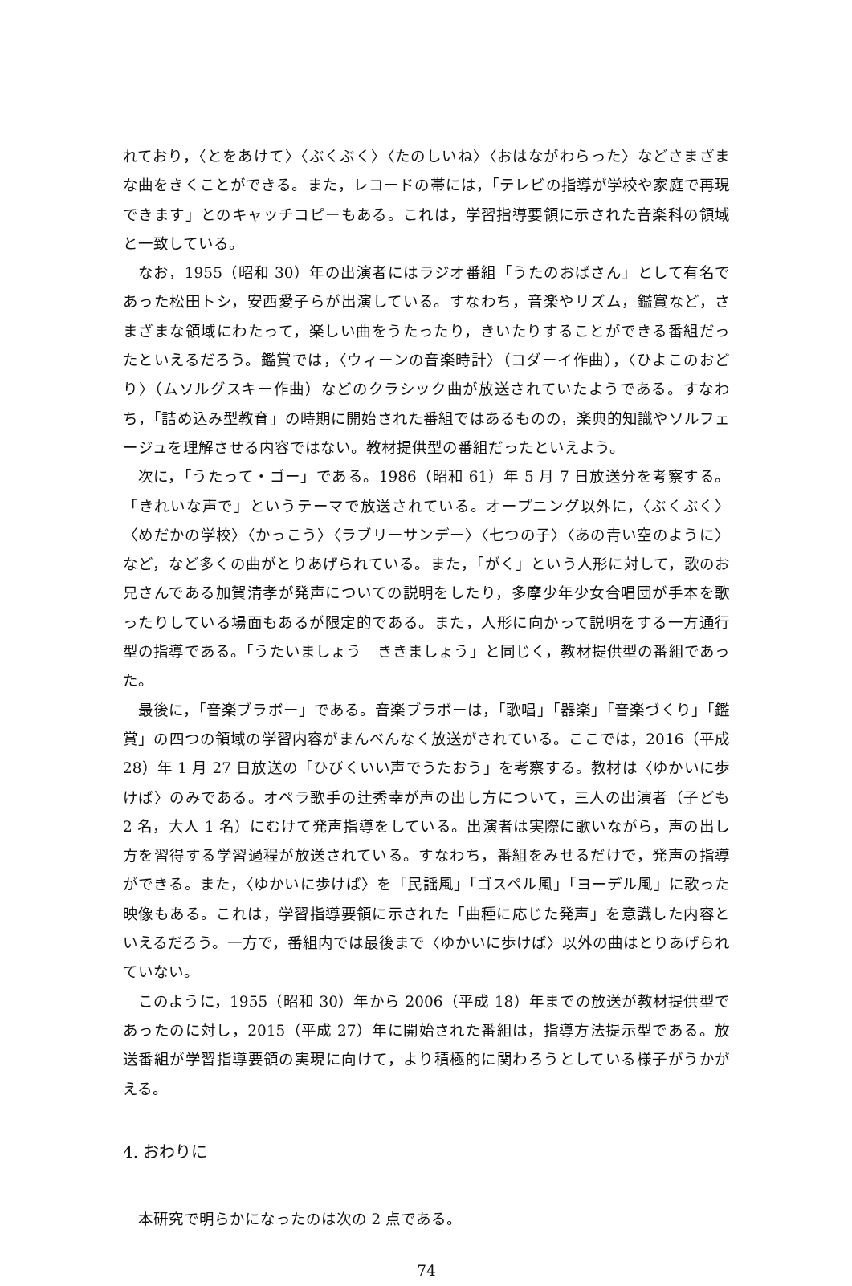れており，〈とをあけて〉〈ぶくぶく〉〈たのしいね〉〈おはながわらった〉などさまざまな曲をきくことができる。また，レコードの帯には，「テレビの指導が学校や家庭で再現できます」とのキャッチコピーもある。これは，学習指導要領に示された音楽科の領域と一致している。
なお，1955（昭和 30）年の出演者にはラジオ番組「うたのおばさん」として有名であった松田トシ，安西愛子らが出演している。すなわち，音楽やリズム，鑑賞など，さまざまな領域にわたって，楽しい曲をうたったり，きいたりすることができる番組だったといえるだろう。鑑賞では，〈ウィーンの音楽時計〉（コダーイ作曲），〈ひよこのおどり〉（ムソルグスキー作曲）などのクラシック曲が放送されていたようである。すなわち，「詰め込み型教育」の時期に開始された番組ではあるものの，楽典的知識やソルフェージュを理解させる内容ではない。教材提供型の番組だったといえよう。
次に，「うたって・ゴー」である。1986（昭和 61）年 5 月 7 日放送分を考察する。「きれいな声で」というテーマで放送されている。オープニング以外に，〈ぶくぶく〉〈めだかの学校〉〈かっこう〉〈ラブリーサンデー〉〈七つの子〉〈あの青い空のように〉など，など多くの曲がとりあげられている。また，「がく」という人形に対して，歌のお兄さんである加賀清孝が発声についての説明をしたり，多摩少年少女合唱団が手本を歌ったりしている場面もあるが限定的である。また，人形に向かって説明をする一方通行型の指導である。「うたいましょう　ききましょう」と同じく，教材提供型の番組であった。
最後に，「音楽ブラボー」である。音楽ブラボーは，「歌唱」「器楽」「音楽づくり」「鑑賞」の四つの領域の学習内容がまんべんなく放送がされている。ここでは，2016（平成 28）年 1 月 27 日放送の「ひびくいい声でうたおう」を考察する。教材は〈ゆかいに歩けば〉のみである。オペラ歌手の辻秀幸が声の出し方について，三人の出演者（子ども 2 名，大人 1 名）にむけて発声指導をしている。出演者は実際に歌いながら，声の出し方を習得する学習過程が放送されている。すなわち，番組をみせるだけで，発声の指導ができる。また，〈ゆかいに歩けば〉を「民謡風」「ゴスペル風」「ヨーデル風」に歌った映像もある。これは，学習指導要領に示された「曲種に応じた発声」を意識した内容といえるだろう。一方で，番組内では最後まで〈ゆかいに歩けば〉以外の曲はとりあげられていない。
このように，1955（昭和 30）年から 2006（平成 18）年までの放送が教材提供型であったのに対し，2015（平成 27）年に開始された番組は，指導方法提示型である。放送番組が学習指導要領の実現に向けて，より積極的に関わろうとしている様子がうかがえる。
4. おわりに
本研究で明らかになったのは次の 2 点である。
74